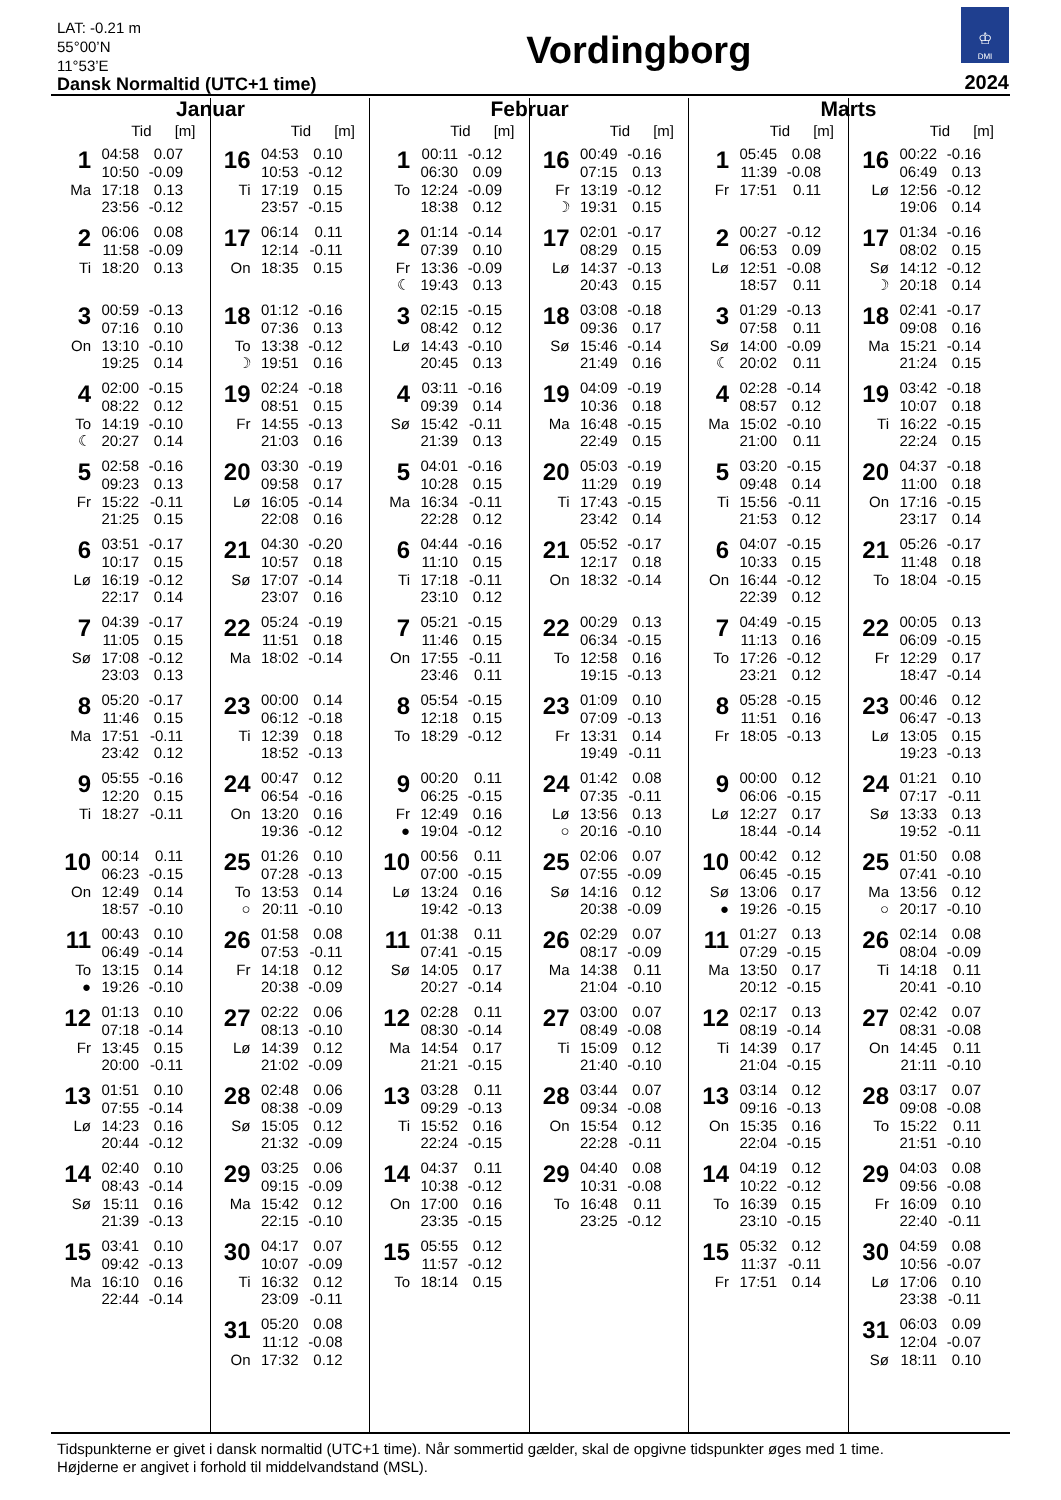LAT: -0.21 m
55°00’N
11°53’E
Dansk Normaltid (UTC+1 time)
Vordingborg
♔
DMI
2024
Januar
Tid [m]
| 1 | 04:58 | 0.07 |
| | 10:50 | -0.09 |
| Ma | 17:18 | 0.13 |
| | 23:56 | -0.12 |
| 2 | 06:06 | 0.08 |
| | 11:58 | -0.09 |
| Ti | 18:20 | 0.13 |
| 3 | 00:59 | -0.13 |
| | 07:16 | 0.10 |
| On | 13:10 | -0.10 |
| | 19:25 | 0.14 |
| 4 | 02:00 | -0.15 |
| | 08:22 | 0.12 |
| To | 14:19 | -0.10 |
| ☾ | 20:27 | 0.14 |
| 5 | 02:58 | -0.16 |
| | 09:23 | 0.13 |
| Fr | 15:22 | -0.11 |
| | 21:25 | 0.15 |
| 6 | 03:51 | -0.17 |
| | 10:17 | 0.15 |
| Lø | 16:19 | -0.12 |
| | 22:17 | 0.14 |
| 7 | 04:39 | -0.17 |
| | 11:05 | 0.15 |
| Sø | 17:08 | -0.12 |
| | 23:03 | 0.13 |
| 8 | 05:20 | -0.17 |
| | 11:46 | 0.15 |
| Ma | 17:51 | -0.11 |
| | 23:42 | 0.12 |
| 9 | 05:55 | -0.16 |
| | 12:20 | 0.15 |
| Ti | 18:27 | -0.11 |
| 10 | 00:14 | 0.11 |
| | 06:23 | -0.15 |
| On | 12:49 | 0.14 |
| | 18:57 | -0.10 |
| 11 | 00:43 | 0.10 |
| | 06:49 | -0.14 |
| To | 13:15 | 0.14 |
| ● | 19:26 | -0.10 |
| 12 | 01:13 | 0.10 |
| | 07:18 | -0.14 |
| Fr | 13:45 | 0.15 |
| | 20:00 | -0.11 |
| 13 | 01:51 | 0.10 |
| | 07:55 | -0.14 |
| Lø | 14:23 | 0.16 |
| | 20:44 | -0.12 |
| 14 | 02:40 | 0.10 |
| | 08:43 | -0.14 |
| Sø | 15:11 | 0.16 |
| | 21:39 | -0.13 |
| 15 | 03:41 | 0.10 |
| | 09:42 | -0.13 |
| Ma | 16:10 | 0.16 |
| | 22:44 | -0.14 |
Tid [m]
| 16 | 04:53 | 0.10 |
| | 10:53 | -0.12 |
| Ti | 17:19 | 0.15 |
| | 23:57 | -0.15 |
| 17 | 06:14 | 0.11 |
| | 12:14 | -0.11 |
| On | 18:35 | 0.15 |
| 18 | 01:12 | -0.16 |
| | 07:36 | 0.13 |
| To | 13:38 | -0.12 |
| ☽ | 19:51 | 0.16 |
| 19 | 02:24 | -0.18 |
| | 08:51 | 0.15 |
| Fr | 14:55 | -0.13 |
| | 21:03 | 0.16 |
| 20 | 03:30 | -0.19 |
| | 09:58 | 0.17 |
| Lø | 16:05 | -0.14 |
| | 22:08 | 0.16 |
| 21 | 04:30 | -0.20 |
| | 10:57 | 0.18 |
| Sø | 17:07 | -0.14 |
| | 23:07 | 0.16 |
| 22 | 05:24 | -0.19 |
| | 11:51 | 0.18 |
| Ma | 18:02 | -0.14 |
| 23 | 00:00 | 0.14 |
| | 06:12 | -0.18 |
| Ti | 12:39 | 0.18 |
| | 18:52 | -0.13 |
| 24 | 00:47 | 0.12 |
| | 06:54 | -0.16 |
| On | 13:20 | 0.16 |
| | 19:36 | -0.12 |
| 25 | 01:26 | 0.10 |
| | 07:28 | -0.13 |
| To | 13:53 | 0.14 |
| ○ | 20:11 | -0.10 |
| 26 | 01:58 | 0.08 |
| | 07:53 | -0.11 |
| Fr | 14:18 | 0.12 |
| | 20:38 | -0.09 |
| 27 | 02:22 | 0.06 |
| | 08:13 | -0.10 |
| Lø | 14:39 | 0.12 |
| | 21:02 | -0.09 |
| 28 | 02:48 | 0.06 |
| | 08:38 | -0.09 |
| Sø | 15:05 | 0.12 |
| | 21:32 | -0.09 |
| 29 | 03:25 | 0.06 |
| | 09:15 | -0.09 |
| Ma | 15:42 | 0.12 |
| | 22:15 | -0.10 |
| 30 | 04:17 | 0.07 |
| | 10:07 | -0.09 |
| Ti | 16:32 | 0.12 |
| | 23:09 | -0.11 |
| 31 | 05:20 | 0.08 |
| | 11:12 | -0.08 |
| On | 17:32 | 0.12 |
Februar
Tid [m]
| 1 | 00:11 | -0.12 |
| | 06:30 | 0.09 |
| To | 12:24 | -0.09 |
| | 18:38 | 0.12 |
| 2 | 01:14 | -0.14 |
| | 07:39 | 0.10 |
| Fr | 13:36 | -0.09 |
| ☾ | 19:43 | 0.13 |
| 3 | 02:15 | -0.15 |
| | 08:42 | 0.12 |
| Lø | 14:43 | -0.10 |
| | 20:45 | 0.13 |
| 4 | 03:11 | -0.16 |
| | 09:39 | 0.14 |
| Sø | 15:42 | -0.11 |
| | 21:39 | 0.13 |
| 5 | 04:01 | -0.16 |
| | 10:28 | 0.15 |
| Ma | 16:34 | -0.11 |
| | 22:28 | 0.12 |
| 6 | 04:44 | -0.16 |
| | 11:10 | 0.15 |
| Ti | 17:18 | -0.11 |
| | 23:10 | 0.12 |
| 7 | 05:21 | -0.15 |
| | 11:46 | 0.15 |
| On | 17:55 | -0.11 |
| | 23:46 | 0.11 |
| 8 | 05:54 | -0.15 |
| | 12:18 | 0.15 |
| To | 18:29 | -0.12 |
| 9 | 00:20 | 0.11 |
| | 06:25 | -0.15 |
| Fr | 12:49 | 0.16 |
| ● | 19:04 | -0.12 |
| 10 | 00:56 | 0.11 |
| | 07:00 | -0.15 |
| Lø | 13:24 | 0.16 |
| | 19:42 | -0.13 |
| 11 | 01:38 | 0.11 |
| | 07:41 | -0.15 |
| Sø | 14:05 | 0.17 |
| | 20:27 | -0.14 |
| 12 | 02:28 | 0.11 |
| | 08:30 | -0.14 |
| Ma | 14:54 | 0.17 |
| | 21:21 | -0.15 |
| 13 | 03:28 | 0.11 |
| | 09:29 | -0.13 |
| Ti | 15:52 | 0.16 |
| | 22:24 | -0.15 |
| 14 | 04:37 | 0.11 |
| | 10:38 | -0.12 |
| On | 17:00 | 0.16 |
| | 23:35 | -0.15 |
| 15 | 05:55 | 0.12 |
| | 11:57 | -0.12 |
| To | 18:14 | 0.15 |
Tid [m]
| 16 | 00:49 | -0.16 |
| | 07:15 | 0.13 |
| Fr | 13:19 | -0.12 |
| ☽ | 19:31 | 0.15 |
| 17 | 02:01 | -0.17 |
| | 08:29 | 0.15 |
| Lø | 14:37 | -0.13 |
| | 20:43 | 0.15 |
| 18 | 03:08 | -0.18 |
| | 09:36 | 0.17 |
| Sø | 15:46 | -0.14 |
| | 21:49 | 0.16 |
| 19 | 04:09 | -0.19 |
| | 10:36 | 0.18 |
| Ma | 16:48 | -0.15 |
| | 22:49 | 0.15 |
| 20 | 05:03 | -0.19 |
| | 11:29 | 0.19 |
| Ti | 17:43 | -0.15 |
| | 23:42 | 0.14 |
| 21 | 05:52 | -0.17 |
| | 12:17 | 0.18 |
| On | 18:32 | -0.14 |
| 22 | 00:29 | 0.13 |
| | 06:34 | -0.15 |
| To | 12:58 | 0.16 |
| | 19:15 | -0.13 |
| 23 | 01:09 | 0.10 |
| | 07:09 | -0.13 |
| Fr | 13:31 | 0.14 |
| | 19:49 | -0.11 |
| 24 | 01:42 | 0.08 |
| | 07:35 | -0.11 |
| Lø | 13:56 | 0.13 |
| ○ | 20:16 | -0.10 |
| 25 | 02:06 | 0.07 |
| | 07:55 | -0.09 |
| Sø | 14:16 | 0.12 |
| | 20:38 | -0.09 |
| 26 | 02:29 | 0.07 |
| | 08:17 | -0.09 |
| Ma | 14:38 | 0.11 |
| | 21:04 | -0.10 |
| 27 | 03:00 | 0.07 |
| | 08:49 | -0.08 |
| Ti | 15:09 | 0.12 |
| | 21:40 | -0.10 |
| 28 | 03:44 | 0.07 |
| | 09:34 | -0.08 |
| On | 15:54 | 0.12 |
| | 22:28 | -0.11 |
| 29 | 04:40 | 0.08 |
| | 10:31 | -0.08 |
| To | 16:48 | 0.11 |
| | 23:25 | -0.12 |
Marts
Tid [m]
| 1 | 05:45 | 0.08 |
| | 11:39 | -0.08 |
| Fr | 17:51 | 0.11 |
| 2 | 00:27 | -0.12 |
| | 06:53 | 0.09 |
| Lø | 12:51 | -0.08 |
| | 18:57 | 0.11 |
| 3 | 01:29 | -0.13 |
| | 07:58 | 0.11 |
| Sø | 14:00 | -0.09 |
| ☾ | 20:02 | 0.11 |
| 4 | 02:28 | -0.14 |
| | 08:57 | 0.12 |
| Ma | 15:02 | -0.10 |
| | 21:00 | 0.11 |
| 5 | 03:20 | -0.15 |
| | 09:48 | 0.14 |
| Ti | 15:56 | -0.11 |
| | 21:53 | 0.12 |
| 6 | 04:07 | -0.15 |
| | 10:33 | 0.15 |
| On | 16:44 | -0.12 |
| | 22:39 | 0.12 |
| 7 | 04:49 | -0.15 |
| | 11:13 | 0.16 |
| To | 17:26 | -0.12 |
| | 23:21 | 0.12 |
| 8 | 05:28 | -0.15 |
| | 11:51 | 0.16 |
| Fr | 18:05 | -0.13 |
| 9 | 00:00 | 0.12 |
| | 06:06 | -0.15 |
| Lø | 12:27 | 0.17 |
| | 18:44 | -0.14 |
| 10 | 00:42 | 0.12 |
| | 06:45 | -0.15 |
| Sø | 13:06 | 0.17 |
| ● | 19:26 | -0.15 |
| 11 | 01:27 | 0.13 |
| | 07:29 | -0.15 |
| Ma | 13:50 | 0.17 |
| | 20:12 | -0.15 |
| 12 | 02:17 | 0.13 |
| | 08:19 | -0.14 |
| Ti | 14:39 | 0.17 |
| | 21:04 | -0.15 |
| 13 | 03:14 | 0.12 |
| | 09:16 | -0.13 |
| On | 15:35 | 0.16 |
| | 22:04 | -0.15 |
| 14 | 04:19 | 0.12 |
| | 10:22 | -0.12 |
| To | 16:39 | 0.15 |
| | 23:10 | -0.15 |
| 15 | 05:32 | 0.12 |
| | 11:37 | -0.11 |
| Fr | 17:51 | 0.14 |
Tid [m]
| 16 | 00:22 | -0.16 |
| | 06:49 | 0.13 |
| Lø | 12:56 | -0.12 |
| | 19:06 | 0.14 |
| 17 | 01:34 | -0.16 |
| | 08:02 | 0.15 |
| Sø | 14:12 | -0.12 |
| ☽ | 20:18 | 0.14 |
| 18 | 02:41 | -0.17 |
| | 09:08 | 0.16 |
| Ma | 15:21 | -0.14 |
| | 21:24 | 0.15 |
| 19 | 03:42 | -0.18 |
| | 10:07 | 0.18 |
| Ti | 16:22 | -0.15 |
| | 22:24 | 0.15 |
| 20 | 04:37 | -0.18 |
| | 11:00 | 0.18 |
| On | 17:16 | -0.15 |
| | 23:17 | 0.14 |
| 21 | 05:26 | -0.17 |
| | 11:48 | 0.18 |
| To | 18:04 | -0.15 |
| 22 | 00:05 | 0.13 |
| | 06:09 | -0.15 |
| Fr | 12:29 | 0.17 |
| | 18:47 | -0.14 |
| 23 | 00:46 | 0.12 |
| | 06:47 | -0.13 |
| Lø | 13:05 | 0.15 |
| | 19:23 | -0.13 |
| 24 | 01:21 | 0.10 |
| | 07:17 | -0.11 |
| Sø | 13:33 | 0.13 |
| | 19:52 | -0.11 |
| 25 | 01:50 | 0.08 |
| | 07:41 | -0.10 |
| Ma | 13:56 | 0.12 |
| ○ | 20:17 | -0.10 |
| 26 | 02:14 | 0.08 |
| | 08:04 | -0.09 |
| Ti | 14:18 | 0.11 |
| | 20:41 | -0.10 |
| 27 | 02:42 | 0.07 |
| | 08:31 | -0.08 |
| On | 14:45 | 0.11 |
| | 21:11 | -0.10 |
| 28 | 03:17 | 0.07 |
| | 09:08 | -0.08 |
| To | 15:22 | 0.11 |
| | 21:51 | -0.10 |
| 29 | 04:03 | 0.08 |
| | 09:56 | -0.08 |
| Fr | 16:09 | 0.10 |
| | 22:40 | -0.11 |
| 30 | 04:59 | 0.08 |
| | 10:56 | -0.07 |
| Lø | 17:06 | 0.10 |
| | 23:38 | -0.11 |
| 31 | 06:03 | 0.09 |
| | 12:04 | -0.07 |
| Sø | 18:11 | 0.10 |
Tidspunkterne er givet i dansk normaltid (UTC+1 time). Når sommertid gælder, skal de opgivne tidspunkter øges med 1 time.
Højderne er angivet i forhold til middelvandstand (MSL).